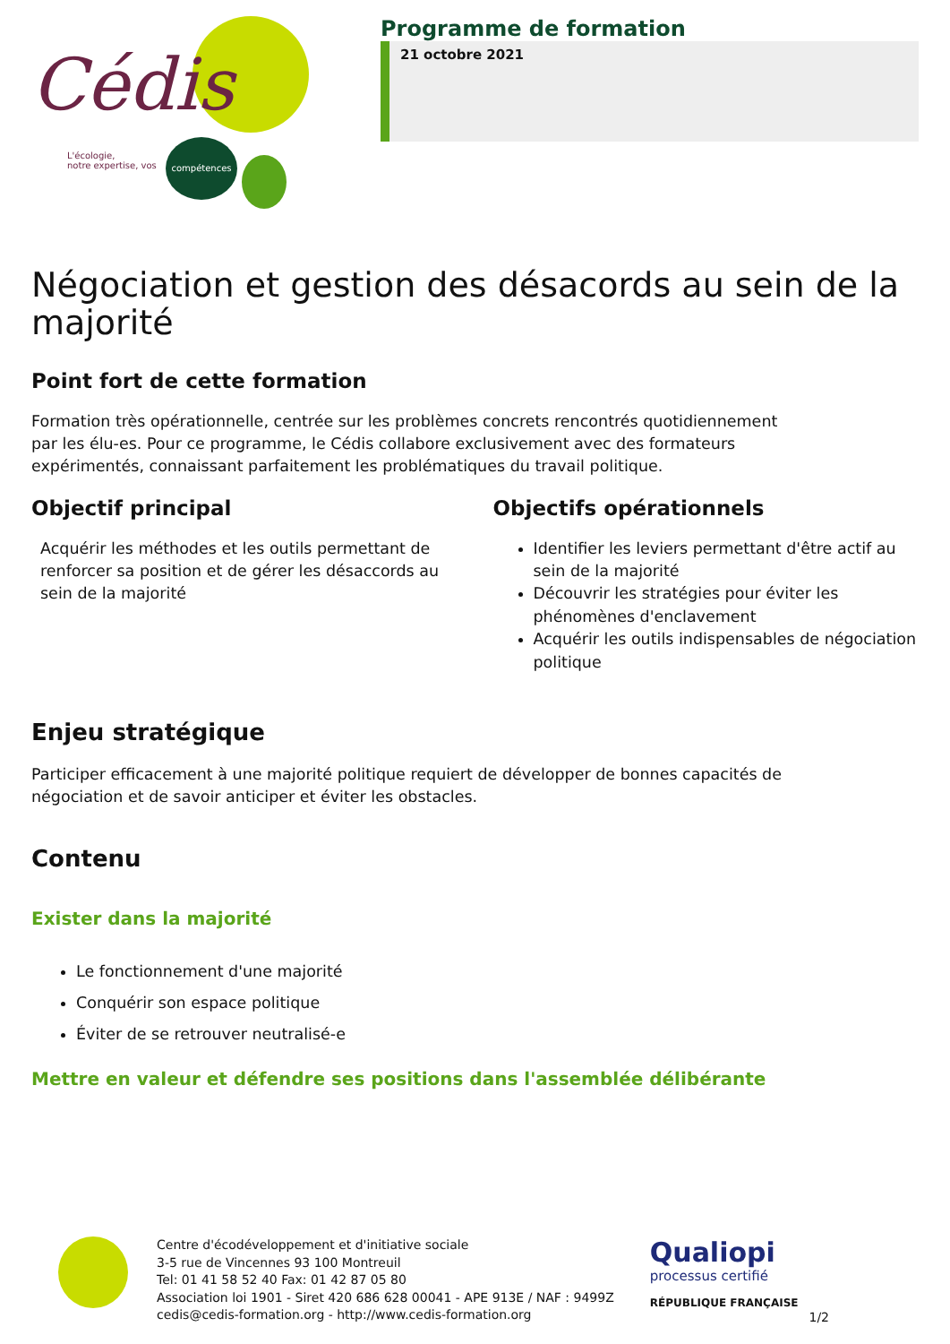Cédis
L'écologie,
notre expertise, vos
compétences
Programme de formation
21 octobre 2021
Négociation et gestion des désacords au sein de la majorité
Point fort de cette formation
Formation très opérationnelle, centrée sur les problèmes concrets rencontrés quotidiennement
par les élu-es. Pour ce programme, le Cédis collabore exclusivement avec des formateurs
expérimentés, connaissant parfaitement les problématiques du travail politique.
Objectif principal
Acquérir les méthodes et les outils permettant de renforcer sa position et de gérer les désaccords au sein de la majorité
Objectifs opérationnels
Identifier les leviers permettant d'être actif au sein de la majorité
Découvrir les stratégies pour éviter les phénomènes d'enclavement
Acquérir les outils indispensables de négociation politique
Enjeu stratégique
Participer efficacement à une majorité politique requiert de développer de bonnes capacités de
négociation et de savoir anticiper et éviter les obstacles.
Contenu
Exister dans la majorité
Le fonctionnement d'une majorité
Conquérir son espace politique
Éviter de se retrouver neutralisé-e
Mettre en valeur et défendre ses positions dans l'assemblée délibérante
Centre d'écodéveloppement et d'initiative sociale
3-5 rue de Vincennes 93 100 Montreuil
Tel: 01 41 58 52 40 Fax: 01 42 87 05 80
Association loi 1901 - Siret 420 686 628 00041 - APE 913E / NAF : 9499Z
cedis@cedis-formation.org - http://www.cedis-formation.org
Qualiopi
processus certifié
RÉPUBLIQUE FRANÇAISE
1/2